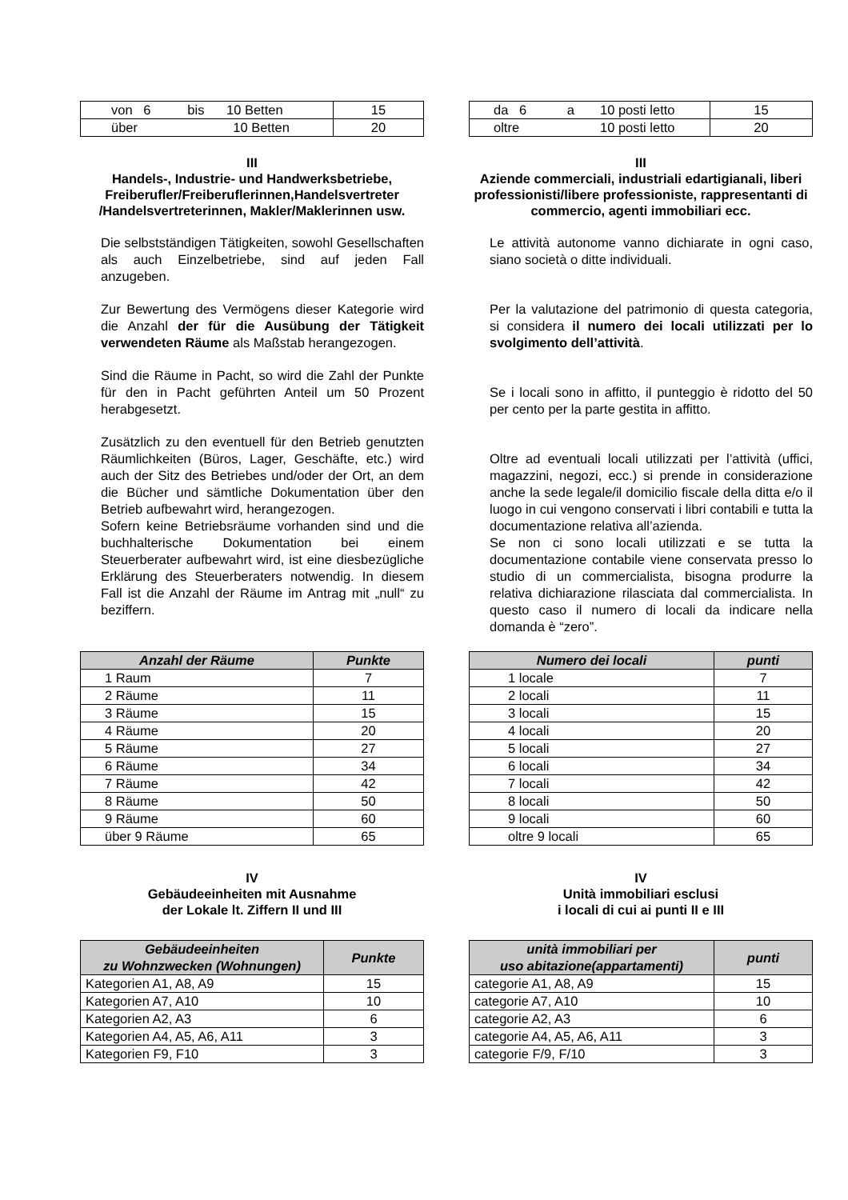| von 6 bis 10 Betten | 15 |
| über 10 Betten | 20 |
| da 6 a 10 posti letto | 15 |
| oltre 10 posti letto | 20 |
III
Handels-, Industrie- und Handwerksbetriebe, Freiberufler/Freiberuflerinnen,Handelsvertreter /Handelsvertreterinnen, Makler/Maklerinnen usw.
Die selbstständigen Tätigkeiten, sowohl Gesellschaften als auch Einzelbetriebe, sind auf jeden Fall anzugeben.
Zur Bewertung des Vermögens dieser Kategorie wird die Anzahl der für die Ausübung der Tätigkeit verwendeten Räume als Maßstab herangezogen.
Sind die Räume in Pacht, so wird die Zahl der Punkte für den in Pacht geführten Anteil um 50 Prozent herabgesetzt.
Zusätzlich zu den eventuell für den Betrieb genutzten Räumlichkeiten (Büros, Lager, Geschäfte, etc.) wird auch der Sitz des Betriebes und/oder der Ort, an dem die Bücher und sämtliche Dokumentation über den Betrieb aufbewahrt wird, herangezogen.
Sofern keine Betriebsräume vorhanden sind und die buchhalterische Dokumentation bei einem Steuerberater aufbewahrt wird, ist eine diesbezügliche Erklärung des Steuerberaters notwendig. In diesem Fall ist die Anzahl der Räume im Antrag mit „null“ zu beziffern.
III
Aziende commerciali, industriali edartigianali, liberi professionisti/libere professioniste, rappresentanti di commercio, agenti immobiliari ecc.
Le attività autonome vanno dichiarate in ogni caso, siano società o ditte individuali.
Per la valutazione del patrimonio di questa categoria, si considera il numero dei locali utilizzati per lo svolgimento dell’attività.
Se i locali sono in affitto, il punteggio è ridotto del 50 per cento per la parte gestita in affitto.
Oltre ad eventuali locali utilizzati per l’attività (uffici, magazzini, negozi, ecc.) si prende in considerazione anche la sede legale/il domicilio fiscale della ditta e/o il luogo in cui vengono conservati i libri contabili e tutta la documentazione relativa all’azienda.
Se non ci sono locali utilizzati e se tutta la documentazione contabile viene conservata presso lo studio di un commercialista, bisogna produrre la relativa dichiarazione rilasciata dal commercialista. In questo caso il numero di locali da indicare nella domanda è “zero”.
| Anzahl der Räume | Punkte |
| --- | --- |
| 1 Raum | 7 |
| 2 Räume | 11 |
| 3 Räume | 15 |
| 4 Räume | 20 |
| 5 Räume | 27 |
| 6 Räume | 34 |
| 7 Räume | 42 |
| 8 Räume | 50 |
| 9 Räume | 60 |
| über 9 Räume | 65 |
| Numero dei locali | punti |
| --- | --- |
| 1 locale | 7 |
| 2 locali | 11 |
| 3 locali | 15 |
| 4 locali | 20 |
| 5 locali | 27 |
| 6 locali | 34 |
| 7 locali | 42 |
| 8 locali | 50 |
| 9 locali | 60 |
| oltre 9 locali | 65 |
IV
Gebäudeeinheiten mit Ausnahme
der Lokale lt. Ziffern II und III
IV
Unità immobiliari esclusi
i locali di cui ai punti II e III
| Gebäudeeinheiten zu Wohnzwecken (Wohnungen) | Punkte |
| --- | --- |
| Kategorien A1, A8, A9 | 15 |
| Kategorien A7, A10 | 10 |
| Kategorien A2, A3 | 6 |
| Kategorien A4, A5, A6, A11 | 3 |
| Kategorien F9, F10 | 3 |
| unità immobiliari per uso abitazione(appartamenti) | punti |
| --- | --- |
| categorie A1, A8, A9 | 15 |
| categorie A7, A10 | 10 |
| categorie A2, A3 | 6 |
| categorie A4, A5, A6, A11 | 3 |
| categorie F/9, F/10 | 3 |